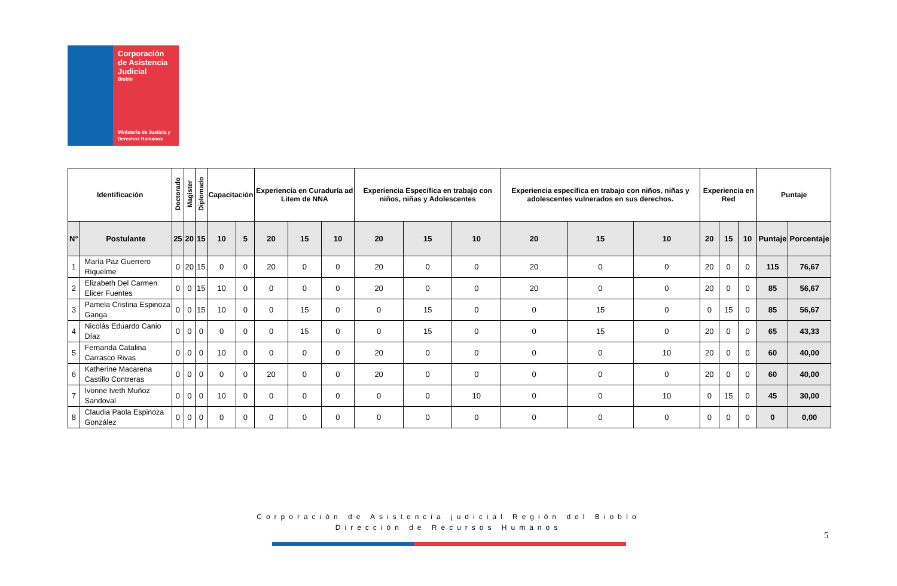Corporación de Asistencia Judicial
Biobío
Ministerio de Justicia y Derechos Humanos
| Identificación | | Doctorado | Magister | Diplomado | Capacitación | | Experiencia en Curaduría ad Litem de NNA | | | Experiencia Específica en trabajo con niños, niñas y Adolescentes | | | Experiencia específica en trabajo con niños, niñas y adolescentes vulnerados en sus derechos. | | | Experiencia en Red | | | Puntaje | |
| --- | --- | --- | --- | --- | --- | --- | --- | --- | --- | --- | --- | --- | --- | --- | --- | --- | --- | --- | --- | --- |
| N° | Postulante | 25 | 20 | 15 | 10 | 5 | 20 | 15 | 10 | 20 | 15 | 10 | 20 | 15 | 10 | 20 | 15 | 10 | Puntaje | Porcentaje |
| 1 | María Paz Guerrero Riquelme | 0 | 20 | 15 | 0 | 0 | 20 | 0 | 0 | 20 | 0 | 0 | 20 | 0 | 0 | 20 | 0 | 0 | 115 | 76,67 |
| 2 | Elizabeth Del Carmen Elicer Fuentes | 0 | 0 | 15 | 10 | 0 | 0 | 0 | 0 | 20 | 0 | 0 | 20 | 0 | 0 | 20 | 0 | 0 | 85 | 56,67 |
| 3 | Pamela Cristina Espinoza Ganga | 0 | 0 | 15 | 10 | 0 | 0 | 15 | 0 | 0 | 15 | 0 | 0 | 15 | 0 | 0 | 15 | 0 | 85 | 56,67 |
| 4 | Nicolás Eduardo Canio Díaz | 0 | 0 | 0 | 0 | 0 | 0 | 15 | 0 | 0 | 15 | 0 | 0 | 15 | 0 | 20 | 0 | 0 | 65 | 43,33 |
| 5 | Fernanda Catalina Carrasco Rivas | 0 | 0 | 0 | 10 | 0 | 0 | 0 | 0 | 20 | 0 | 0 | 0 | 0 | 10 | 20 | 0 | 0 | 60 | 40,00 |
| 6 | Katherine Macarena Castillo Contreras | 0 | 0 | 0 | 0 | 0 | 20 | 0 | 0 | 20 | 0 | 0 | 0 | 0 | 0 | 20 | 0 | 0 | 60 | 40,00 |
| 7 | Ivonne Iveth Muñoz Sandoval | 0 | 0 | 0 | 10 | 0 | 0 | 0 | 0 | 0 | 0 | 10 | 0 | 0 | 10 | 0 | 15 | 0 | 45 | 30,00 |
| 8 | Claudia Paola Espinoza González | 0 | 0 | 0 | 0 | 0 | 0 | 0 | 0 | 0 | 0 | 0 | 0 | 0 | 0 | 0 | 0 | 0 | 0 | 0,00 |
Corporación de Asistencia judicial Región del Biobío
Dirección de Recursos Humanos
5